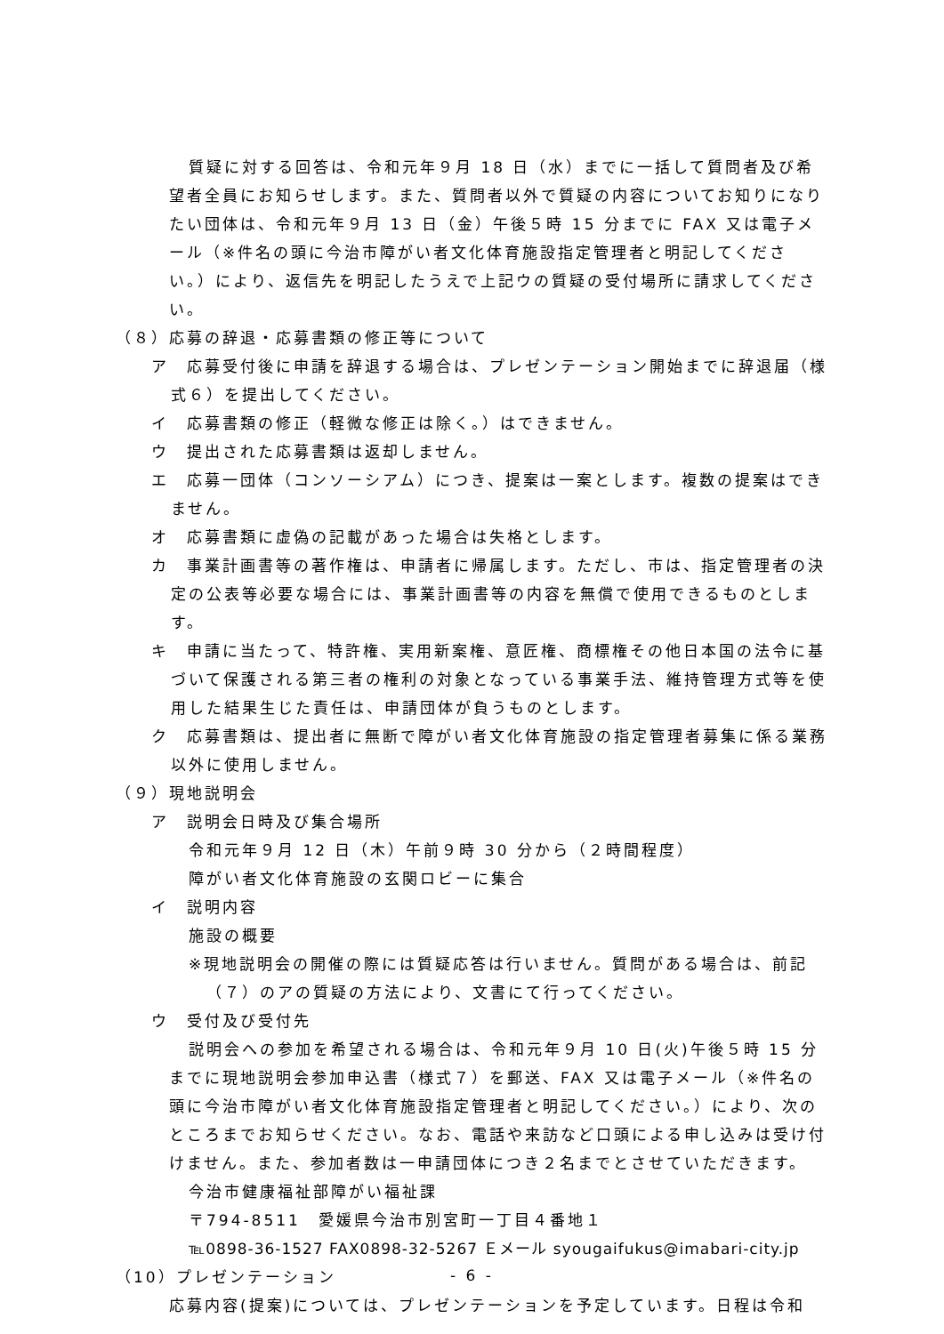質疑に対する回答は、令和元年９月 18 日（水）までに一括して質問者及び希望者全員にお知らせします。また、質問者以外で質疑の内容についてお知りになりたい団体は、令和元年９月 13 日（金）午後５時 15 分までに FAX 又は電子メール（※件名の頭に今治市障がい者文化体育施設指定管理者と明記してください。）により、返信先を明記したうえで上記ウの質疑の受付場所に請求してください。
（８）応募の辞退・応募書類の修正等について
ア　応募受付後に申請を辞退する場合は、プレゼンテーション開始までに辞退届（様式６）を提出してください。
イ　応募書類の修正（軽微な修正は除く。）はできません。
ウ　提出された応募書類は返却しません。
エ　応募一団体（コンソーシアム）につき、提案は一案とします。複数の提案はできません。
オ　応募書類に虚偽の記載があった場合は失格とします。
カ　事業計画書等の著作権は、申請者に帰属します。ただし、市は、指定管理者の決定の公表等必要な場合には、事業計画書等の内容を無償で使用できるものとします。
キ　申請に当たって、特許権、実用新案権、意匠権、商標権その他日本国の法令に基づいて保護される第三者の権利の対象となっている事業手法、維持管理方式等を使用した結果生じた責任は、申請団体が負うものとします。
ク　応募書類は、提出者に無断で障がい者文化体育施設の指定管理者募集に係る業務以外に使用しません。
（９）現地説明会
ア　説明会日時及び集合場所
令和元年９月 12 日（木）午前９時 30 分から（２時間程度）
障がい者文化体育施設の玄関ロビーに集合
イ　説明内容
施設の概要
※現地説明会の開催の際には質疑応答は行いません。質問がある場合は、前記（７）のアの質疑の方法により、文書にて行ってください。
ウ　受付及び受付先
説明会への参加を希望される場合は、令和元年９月 10 日(火)午後５時 15 分までに現地説明会参加申込書（様式７）を郵送、FAX 又は電子メール（※件名の頭に今治市障がい者文化体育施設指定管理者と明記してください。）により、次のところまでお知らせください。なお、電話や来訪など口頭による申し込みは受け付けません。また、参加者数は一申請団体につき２名までとさせていただきます。
今治市健康福祉部障がい福祉課
〒794-8511　愛媛県今治市別宮町一丁目４番地１
℡0898-36-1527 FAX0898-32-5267 Ｅメール syougaifukus@imabari-city.jp
（10）プレゼンテーション
応募内容(提案)については、プレゼンテーションを予定しています。日程は令和
- 6 -